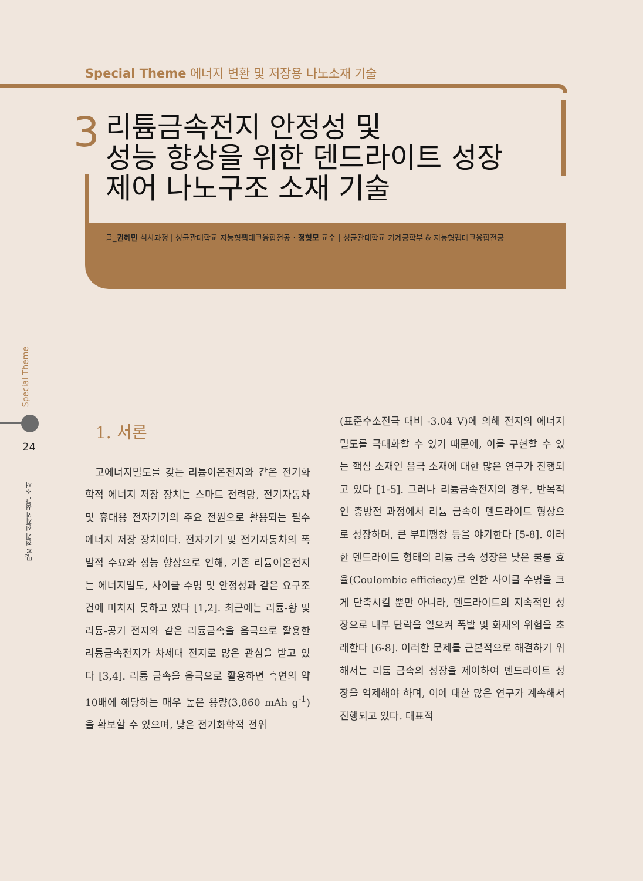Special Theme 에너지 변환 및 저장용 나노소재 기술
3
리튬금속전지 안정성 및
성능 향상을 위한 덴드라이트 성장
제어 나노구조 소재 기술
글_권혜민 석사과정 | 성균관대학교 지능형팹테크융합전공 · 정형모 교수 | 성균관대학교 기계공학부 & 지능형팹테크융합전공
Special Theme
24
E<sup>2</sup>M 전기 전자와 첨단 소재
1. 서론
고에너지밀도를 갖는 리튬이온전지와 같은 전기화학적 에너지 저장 장치는 스마트 전력망, 전기자동차 및 휴대용 전자기기의 주요 전원으로 활용되는 필수 에너지 저장 장치이다. 전자기기 및 전기자동차의 폭발적 수요와 성능 향상으로 인해, 기존 리튬이온전지는 에너지밀도, 사이클 수명 및 안정성과 같은 요구조건에 미치지 못하고 있다 [1,2]. 최근에는 리튬-황 및 리튬-공기 전지와 같은 리튬금속을 음극으로 활용한 리튬금속전지가 차세대 전지로 많은 관심을 받고 있다 [3,4]. 리튬 금속을 음극으로 활용하면 흑연의 약 10배에 해당하는 매우 높은 용량(3,860 mAh g<sup>-1</sup>)을 확보할 수 있으며, 낮은 전기화학적 전위
(표준수소전극 대비 -3.04 V)에 의해 전지의 에너지밀도를 극대화할 수 있기 때문에, 이를 구현할 수 있는 핵심 소재인 음극 소재에 대한 많은 연구가 진행되고 있다 [1-5]. 그러나 리튬금속전지의 경우, 반복적인 충방전 과정에서 리튬 금속이 덴드라이트 형상으로 성장하며, 큰 부피팽창 등을 야기한다 [5-8]. 이러한 덴드라이트 형태의 리튬 금속 성장은 낮은 쿨롱 효율(Coulombic efficiecy)로 인한 사이클 수명을 크게 단축시킬 뿐만 아니라, 덴드라이트의 지속적인 성장으로 내부 단락을 일으켜 폭발 및 화재의 위험을 초래한다 [6-8]. 이러한 문제를 근본적으로 해결하기 위해서는 리튬 금속의 성장을 제어하여 덴드라이트 성장을 억제해야 하며, 이에 대한 많은 연구가 계속해서 진행되고 있다. 대표적